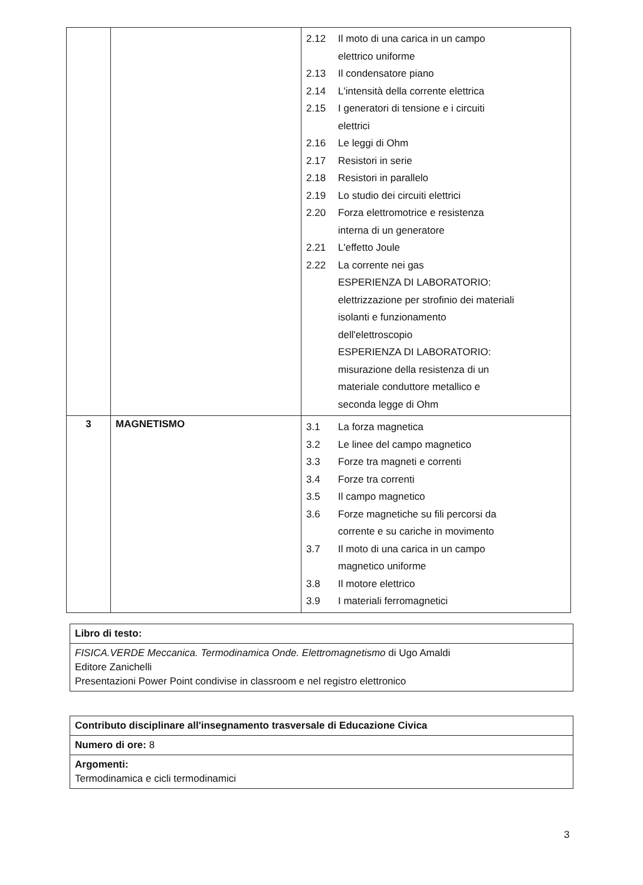| | | 2.12 Il moto di una carica in un campo elettrico uniforme 2.13 Il condensatore piano 2.14 L'intensità della corrente elettrica 2.15 I generatori di tensione e i circuiti elettrici 2.16 Le leggi di Ohm 2.17 Resistori in serie 2.18 Resistori in parallelo 2.19 Lo studio dei circuiti elettrici 2.20 Forza elettromotrice e resistenza interna di un generatore 2.21 L'effetto Joule 2.22 La corrente nei gas ESPERIENZA DI LABORATORIO: elettrizzazione per strofinio dei materiali isolanti e funzionamento dell'elettroscopio ESPERIENZA DI LABORATORIO: misurazione della resistenza di un materiale conduttore metallico e seconda legge di Ohm |
| 3 | MAGNETISMO | 3.1 La forza magnetica 3.2 Le linee del campo magnetico 3.3 Forze tra magneti e correnti 3.4 Forze tra correnti 3.5 Il campo magnetico 3.6 Forze magnetiche su fili percorsi da corrente e su cariche in movimento 3.7 Il moto di una carica in un campo magnetico uniforme 3.8 Il motore elettrico 3.9 I materiali ferromagnetici |
Libro di testo:
FISICA.VERDE Meccanica. Termodinamica Onde. Elettromagnetismo di Ugo Amaldi
Editore Zanichelli
Presentazioni Power Point condivise in classroom e nel registro elettronico
Contributo disciplinare all'insegnamento trasversale di Educazione Civica
Numero di ore: 8
Argomenti:
Termodinamica e cicli termodinamici
3